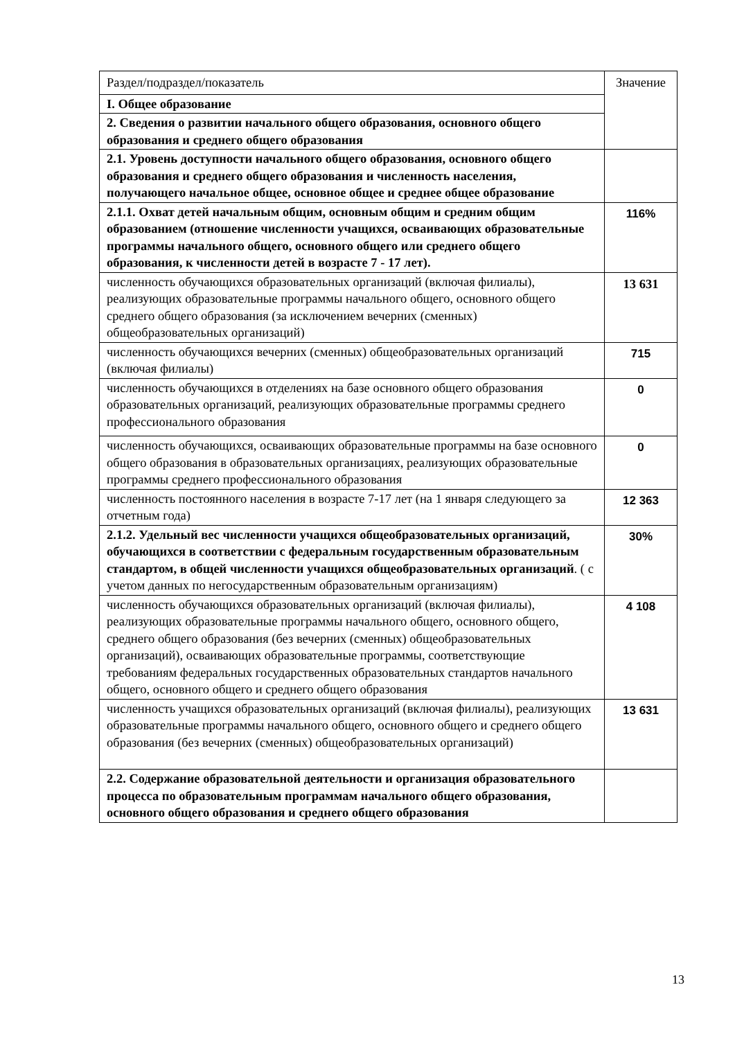| Раздел/подраздел/показатель | Значение |
| I. Общее образование | |
| 2. Сведения о развитии начального общего образования, основного общего образования и среднего общего образования | |
| 2.1. Уровень доступности начального общего образования, основного общего образования и среднего общего образования и численность населения, получающего начальное общее, основное общее и среднее общее образование | |
| 2.1.1. Охват детей начальным общим, основным общим и средним общим образованием (отношение численности учащихся, осваивающих образовательные программы начального общего, основного общего или среднего общего образования, к численности детей в возрасте 7 - 17 лет). | 116% |
| численность обучающихся образовательных организаций (включая филиалы), реализующих образовательные программы начального общего, основного общего среднего общего образования (за исключением вечерних (сменных) общеобразовательных организаций) | 13 631 |
| численность обучающихся вечерних (сменных) общеобразовательных организаций (включая филиалы) | 715 |
| численность обучающихся в отделениях на базе основного общего образования образовательных организаций, реализующих образовательные программы среднего профессионального образования | 0 |
| численность обучающихся, осваивающих образовательные программы на базе основного общего образования в образовательных организациях, реализующих образовательные программы среднего профессионального образования | 0 |
| численность постоянного населения в возрасте 7-17 лет (на 1 января следующего за отчетным года) | 12 363 |
| 2.1.2. Удельный вес численности учащихся общеобразовательных организаций, обучающихся в соответствии с федеральным государственным образовательным стандартом, в общей численности учащихся общеобразовательных организаций . ( с учетом данных по негосударственным образовательным организациям) | 30% |
| численность обучающихся образовательных организаций (включая филиалы), реализующих образовательные программы начального общего, основного общего, среднего общего образования (без вечерних (сменных) общеобразовательных организаций), осваивающих образовательные программы, соответствующие требованиям федеральных государственных образовательных стандартов начального общего, основного общего и среднего общего образования | 4 108 |
| численность учащихся образовательных организаций (включая филиалы), реализующих образовательные программы начального общего, основного общего и среднего общего образования (без вечерних (сменных) общеобразовательных организаций) | 13 631 |
| 2.2. Содержание образовательной деятельности и организация образовательного процесса по образовательным программам начального общего образования, основного общего образования и среднего общего образования | |
13